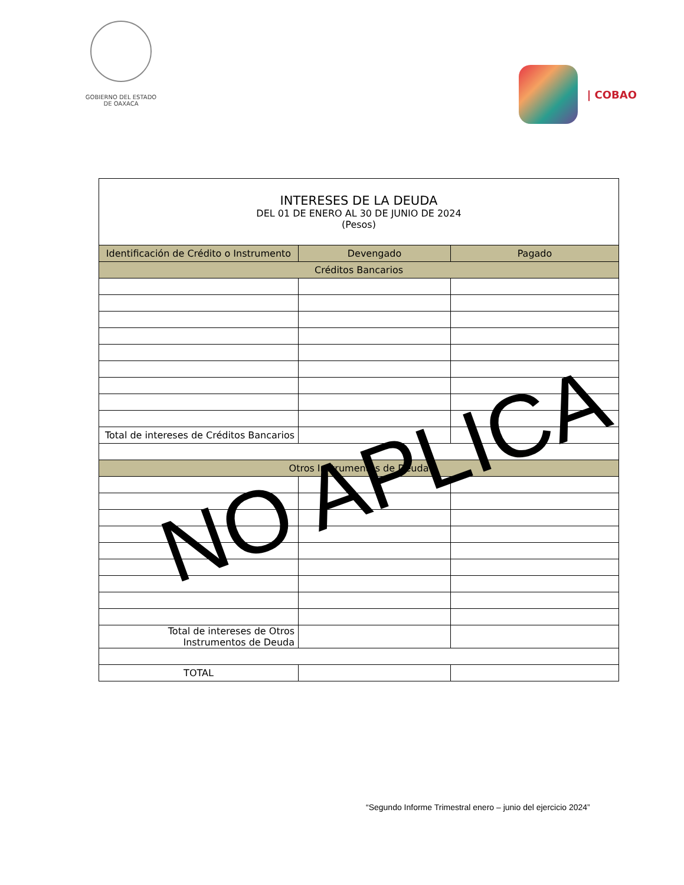GOBIERNO DEL ESTADO
DE OAXACA
| COBAO
| INTERESES DE LA DEUDA DEL 01 DE ENERO AL 30 DE JUNIO DE 2024 (Pesos) | | |
| Identificación de Crédito o Instrumento | Devengado | Pagado |
| Créditos Bancarios | | |
| Total de intereses de Créditos Bancarios | | |
| Otros Instrumentos de Deuda | | |
| Total de intereses de Otros Instrumentos de Deuda | | |
| TOTAL | | |
NO APLICA
“Segundo Informe Trimestral enero – junio del ejercicio 2024”